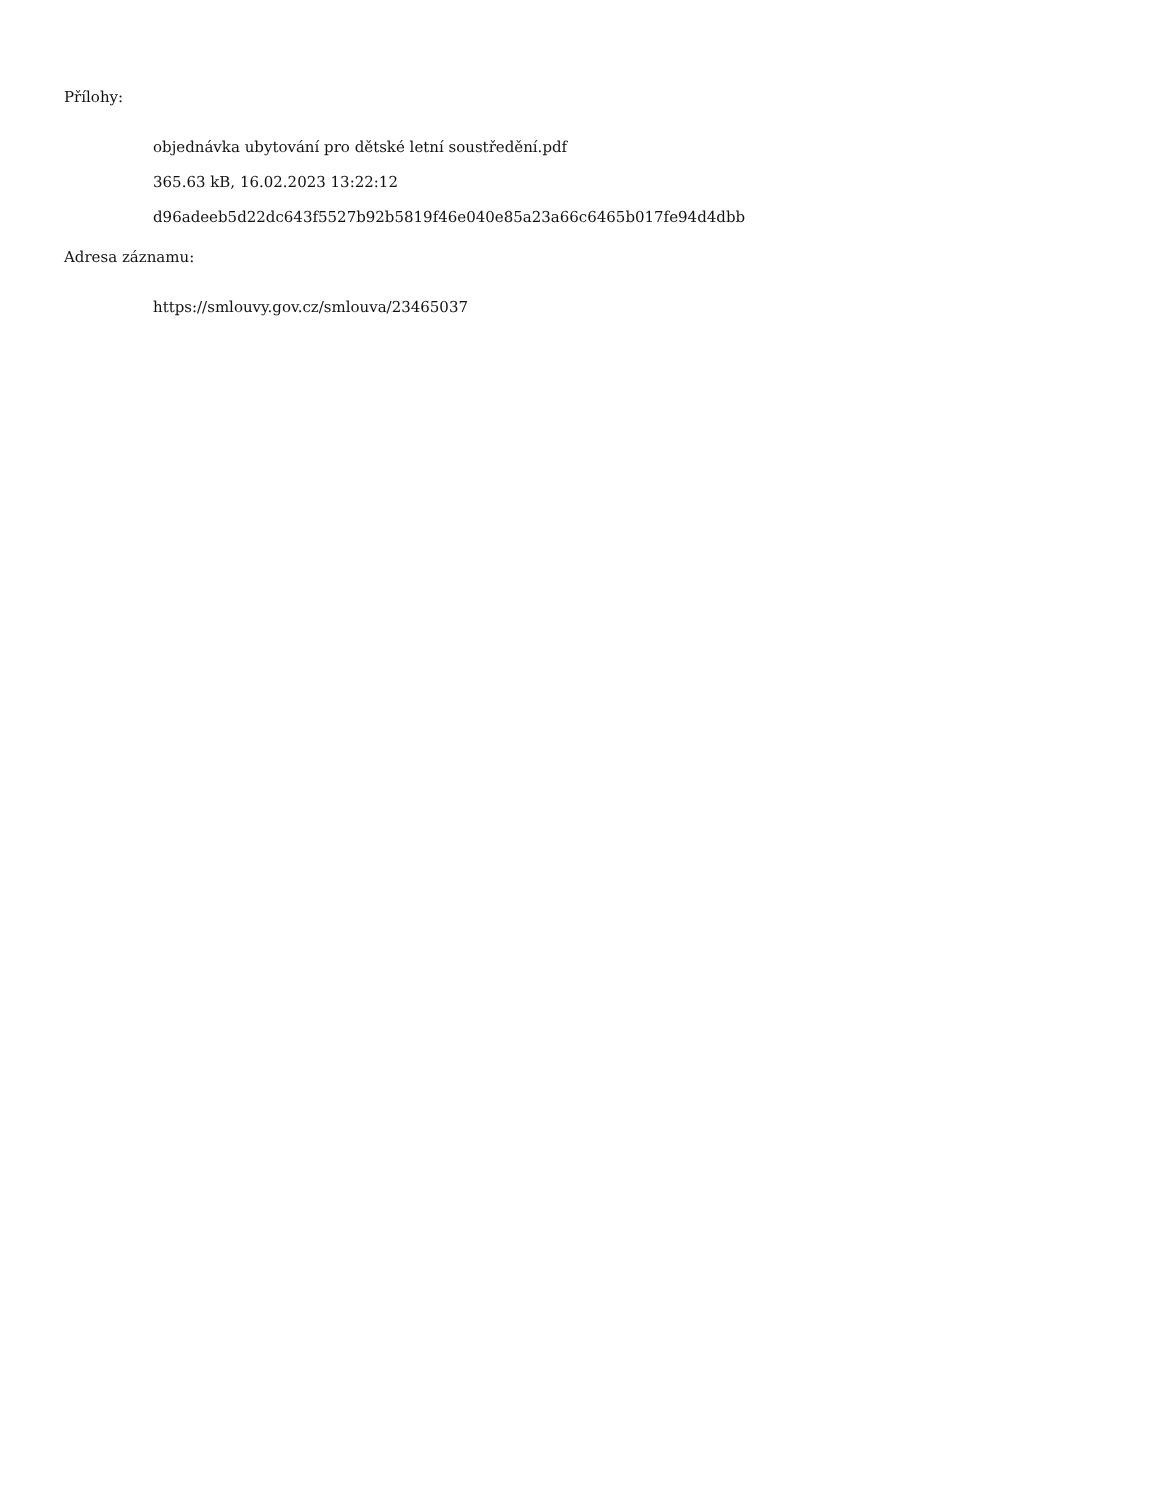Přílohy:
objednávka ubytování pro dětské letní soustředění.pdf
365.63 kB, 16.02.2023 13:22:12
d96adeeb5d22dc643f5527b92b5819f46e040e85a23a66c6465b017fe94d4dbb
Adresa záznamu:
https://smlouvy.gov.cz/smlouva/23465037